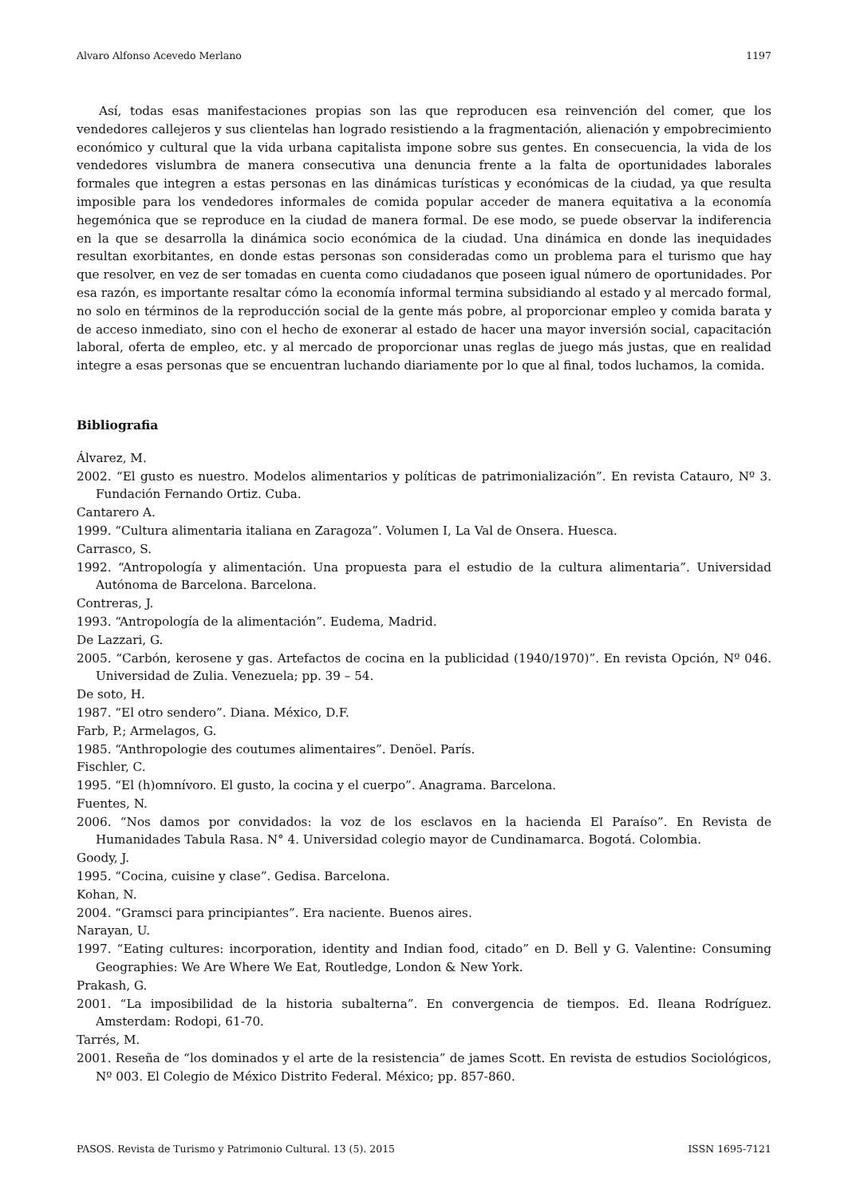Alvaro Alfonso Acevedo Merlano 1197
Así, todas esas manifestaciones propias son las que reproducen esa reinvención del comer, que los vendedores callejeros y sus clientelas han logrado resistiendo a la fragmentación, alienación y empobrecimiento económico y cultural que la vida urbana capitalista impone sobre sus gentes. En consecuencia, la vida de los vendedores vislumbra de manera consecutiva una denuncia frente a la falta de oportunidades laborales formales que integren a estas personas en las dinámicas turísticas y económicas de la ciudad, ya que resulta imposible para los vendedores informales de comida popular acceder de manera equitativa a la economía hegemónica que se reproduce en la ciudad de manera formal. De ese modo, se puede observar la indiferencia en la que se desarrolla la dinámica socio económica de la ciudad. Una dinámica en donde las inequidades resultan exorbitantes, en donde estas personas son consideradas como un problema para el turismo que hay que resolver, en vez de ser tomadas en cuenta como ciudadanos que poseen igual número de oportunidades. Por esa razón, es importante resaltar cómo la economía informal termina subsidiando al estado y al mercado formal, no solo en términos de la reproducción social de la gente más pobre, al proporcionar empleo y comida barata y de acceso inmediato, sino con el hecho de exonerar al estado de hacer una mayor inversión social, capacitación laboral, oferta de empleo, etc. y al mercado de proporcionar unas reglas de juego más justas, que en realidad integre a esas personas que se encuentran luchando diariamente por lo que al final, todos luchamos, la comida.
Bibliografia
Álvarez, M.
2002. “El gusto es nuestro. Modelos alimentarios y políticas de patrimonialización”. En revista Catauro, Nº 3. Fundación Fernando Ortiz. Cuba.
Cantarero A.
1999. “Cultura alimentaria italiana en Zaragoza”. Volumen I, La Val de Onsera. Huesca.
Carrasco, S.
1992. “Antropología y alimentación. Una propuesta para el estudio de la cultura alimentaria”. Universidad Autónoma de Barcelona. Barcelona.
Contreras, J.
1993. “Antropología de la alimentación”. Eudema, Madrid.
De Lazzari, G.
2005. “Carbón, kerosene y gas. Artefactos de cocina en la publicidad (1940/1970)”. En revista Opción, Nº 046. Universidad de Zulia. Venezuela; pp. 39 – 54.
De soto, H.
1987. “El otro sendero”. Diana. México, D.F.
Farb, P.; Armelagos, G.
1985. “Anthropologie des coutumes alimentaires”. Denöel. París.
Fischler, C.
1995. “El (h)omnívoro. El gusto, la cocina y el cuerpo”. Anagrama. Barcelona.
Fuentes, N.
2006. “Nos damos por convidados: la voz de los esclavos en la hacienda El Paraíso”. En Revista de Humanidades Tabula Rasa. N° 4. Universidad colegio mayor de Cundinamarca. Bogotá. Colombia.
Goody, J.
1995. “Cocina, cuisine y clase”. Gedisa. Barcelona.
Kohan, N.
2004. “Gramsci para principiantes”. Era naciente. Buenos aires.
Narayan, U.
1997. “Eating cultures: incorporation, identity and Indian food, citado” en D. Bell y G. Valentine: Consuming Geographies: We Are Where We Eat, Routledge, London & New York.
Prakash, G.
2001. “La imposibilidad de la historia subalterna”. En convergencia de tiempos. Ed. Ileana Rodríguez. Amsterdam: Rodopi, 61-70.
Tarrés, M.
2001. Reseña de “los dominados y el arte de la resistencia” de james Scott. En revista de estudios Sociológicos, Nº 003. El Colegio de México Distrito Federal. México; pp. 857-860.
PASOS. Revista de Turismo y Patrimonio Cultural. 13 (5). 2015 ISSN 1695-7121